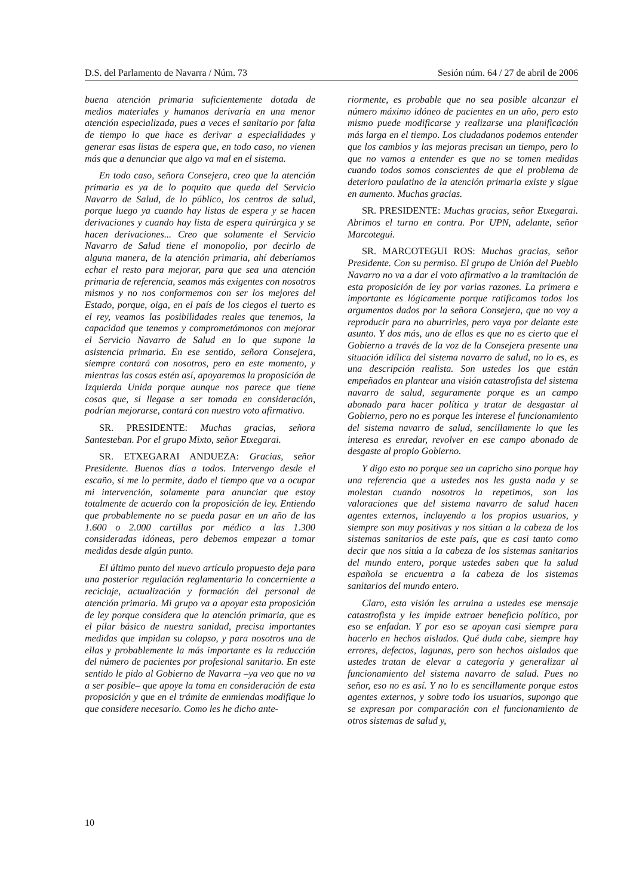D.S. del Parlamento de Navarra / Núm. 73 Sesión núm. 64 / 27 de abril de 2006
buena atención primaria suficientemente dotada de medios materiales y humanos derivaría en una menor atención especializada, pues a veces el sanitario por falta de tiempo lo que hace es derivar a especialidades y generar esas listas de espera que, en todo caso, no vienen más que a denunciar que algo va mal en el sistema.
En todo caso, señora Consejera, creo que la atención primaria es ya de lo poquito que queda del Servicio Navarro de Salud, de lo público, los centros de salud, porque luego ya cuando hay listas de espera y se hacen derivaciones y cuando hay lista de espera quirúrgica y se hacen derivaciones... Creo que solamente el Servicio Navarro de Salud tiene el monopolio, por decirlo de alguna manera, de la atención primaria, ahí deberíamos echar el resto para mejorar, para que sea una atención primaria de referencia, seamos más exigentes con nosotros mismos y no nos conformemos con ser los mejores del Estado, porque, oiga, en el país de los ciegos el tuerto es el rey, veamos las posibilidades reales que tenemos, la capacidad que tenemos y comprometámonos con mejorar el Servicio Navarro de Salud en lo que supone la asistencia primaria. En ese sentido, señora Consejera, siempre contará con nosotros, pero en este momento, y mientras las cosas estén así, apoyaremos la proposición de Izquierda Unida porque aunque nos parece que tiene cosas que, si llegase a ser tomada en consideración, podrían mejorarse, contará con nuestro voto afirmativo.
SR. PRESIDENTE: Muchas gracias, señora Santesteban. Por el grupo Mixto, señor Etxegarai.
SR. ETXEGARAI ANDUEZA: Gracias, señor Presidente. Buenos días a todos. Intervengo desde el escaño, si me lo permite, dado el tiempo que va a ocupar mi intervención, solamente para anunciar que estoy totalmente de acuerdo con la proposición de ley. Entiendo que probablemente no se pueda pasar en un año de las 1.600 o 2.000 cartillas por médico a las 1.300 consideradas idóneas, pero debemos empezar a tomar medidas desde algún punto.
El último punto del nuevo artículo propuesto deja para una posterior regulación reglamentaria lo concerniente a reciclaje, actualización y formación del personal de atención primaria. Mi grupo va a apoyar esta proposición de ley porque considera que la atención primaria, que es el pilar básico de nuestra sanidad, precisa importantes medidas que impidan su colapso, y para nosotros una de ellas y probablemente la más importante es la reducción del número de pacientes por profesional sanitario. En este sentido le pido al Gobierno de Navarra –ya veo que no va a ser posible– que apoye la toma en consideración de esta proposición y que en el trámite de enmiendas modifique lo que considere necesario. Como les he dicho ante-
riormente, es probable que no sea posible alcanzar el número máximo idóneo de pacientes en un año, pero esto mismo puede modificarse y realizarse una planificación más larga en el tiempo. Los ciudadanos podemos entender que los cambios y las mejoras precisan un tiempo, pero lo que no vamos a entender es que no se tomen medidas cuando todos somos conscientes de que el problema de deterioro paulatino de la atención primaria existe y sigue en aumento. Muchas gracias.
SR. PRESIDENTE: Muchas gracias, señor Etxegarai. Abrimos el turno en contra. Por UPN, adelante, señor Marcotegui.
SR. MARCOTEGUI ROS: Muchas gracias, señor Presidente. Con su permiso. El grupo de Unión del Pueblo Navarro no va a dar el voto afirmativo a la tramitación de esta proposición de ley por varias razones. La primera e importante es lógicamente porque ratificamos todos los argumentos dados por la señora Consejera, que no voy a reproducir para no aburrirles, pero vaya por delante este asunto. Y dos más, uno de ellos es que no es cierto que el Gobierno a través de la voz de la Consejera presente una situación idílica del sistema navarro de salud, no lo es, es una descripción realista. Son ustedes los que están empeñados en plantear una visión catastrofista del sistema navarro de salud, seguramente porque es un campo abonado para hacer política y tratar de desgastar al Gobierno, pero no es porque les interese el funcionamiento del sistema navarro de salud, sencillamente lo que les interesa es enredar, revolver en ese campo abonado de desgaste al propio Gobierno.
Y digo esto no porque sea un capricho sino porque hay una referencia que a ustedes nos les gusta nada y se molestan cuando nosotros la repetimos, son las valoraciones que del sistema navarro de salud hacen agentes externos, incluyendo a los propios usuarios, y siempre son muy positivas y nos sitúan a la cabeza de los sistemas sanitarios de este país, que es casi tanto como decir que nos sitúa a la cabeza de los sistemas sanitarios del mundo entero, porque ustedes saben que la salud española se encuentra a la cabeza de los sistemas sanitarios del mundo entero.
Claro, esta visión les arruina a ustedes ese mensaje catastrofista y les impide extraer beneficio político, por eso se enfadan. Y por eso se apoyan casi siempre para hacerlo en hechos aislados. Qué duda cabe, siempre hay errores, defectos, lagunas, pero son hechos aislados que ustedes tratan de elevar a categoría y generalizar al funcionamiento del sistema navarro de salud. Pues no señor, eso no es así. Y no lo es sencillamente porque estos agentes externos, y sobre todo los usuarios, supongo que se expresan por comparación con el funcionamiento de otros sistemas de salud y,
10